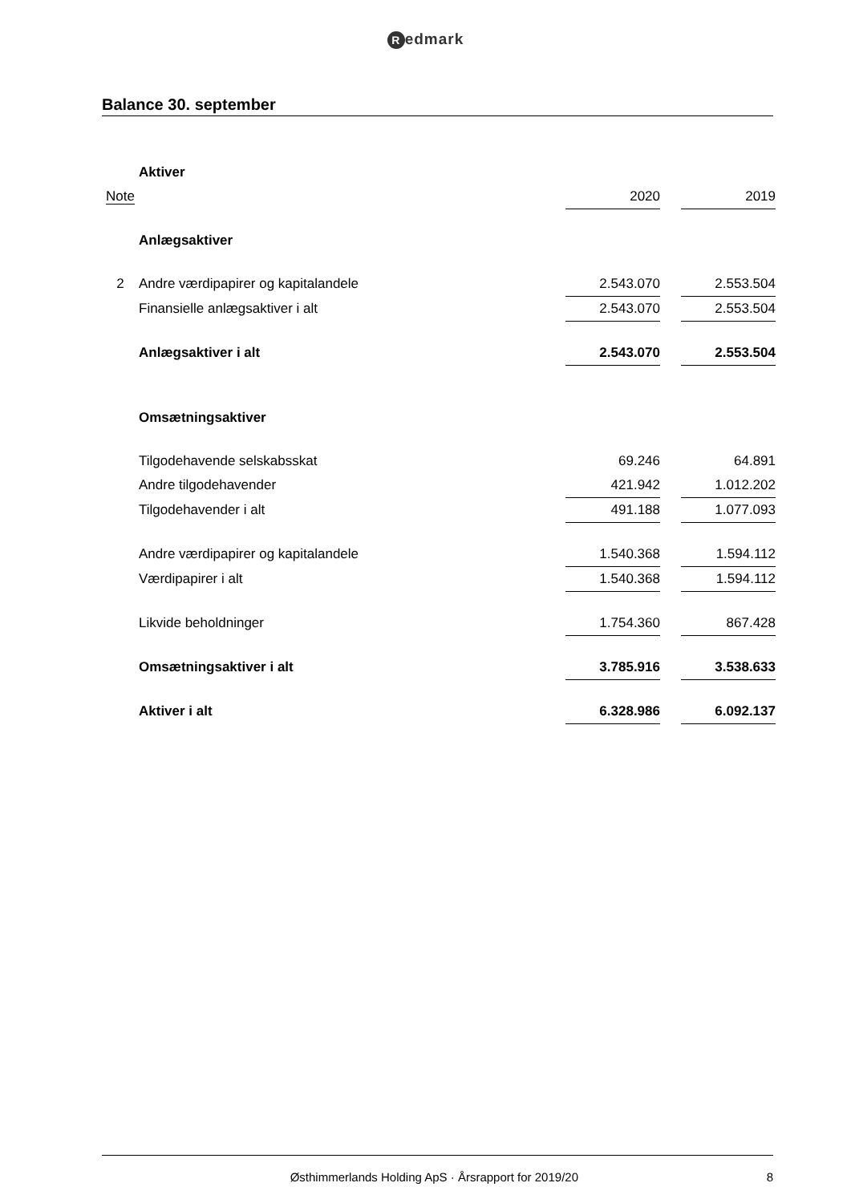Redmark
Balance 30. september
| | Aktiver | | | |
| Note | | 2020 | | 2019 |
| | Anlægsaktiver | | | |
| 2 | Andre værdipapirer og kapitalandele | 2.543.070 | | 2.553.504 |
| | Finansielle anlægsaktiver i alt | 2.543.070 | | 2.553.504 |
| | Anlægsaktiver i alt | 2.543.070 | | 2.553.504 |
| | Omsætningsaktiver | | | |
| | Tilgodehavende selskabsskat | 69.246 | | 64.891 |
| | Andre tilgodehavender | 421.942 | | 1.012.202 |
| | Tilgodehavender i alt | 491.188 | | 1.077.093 |
| | Andre værdipapirer og kapitalandele | 1.540.368 | | 1.594.112 |
| | Værdipapirer i alt | 1.540.368 | | 1.594.112 |
| | Likvide beholdninger | 1.754.360 | | 867.428 |
| | Omsætningsaktiver i alt | 3.785.916 | | 3.538.633 |
| | Aktiver i alt | 6.328.986 | | 6.092.137 |
Østhimmerlands Holding ApS · Årsrapport for 2019/20
8